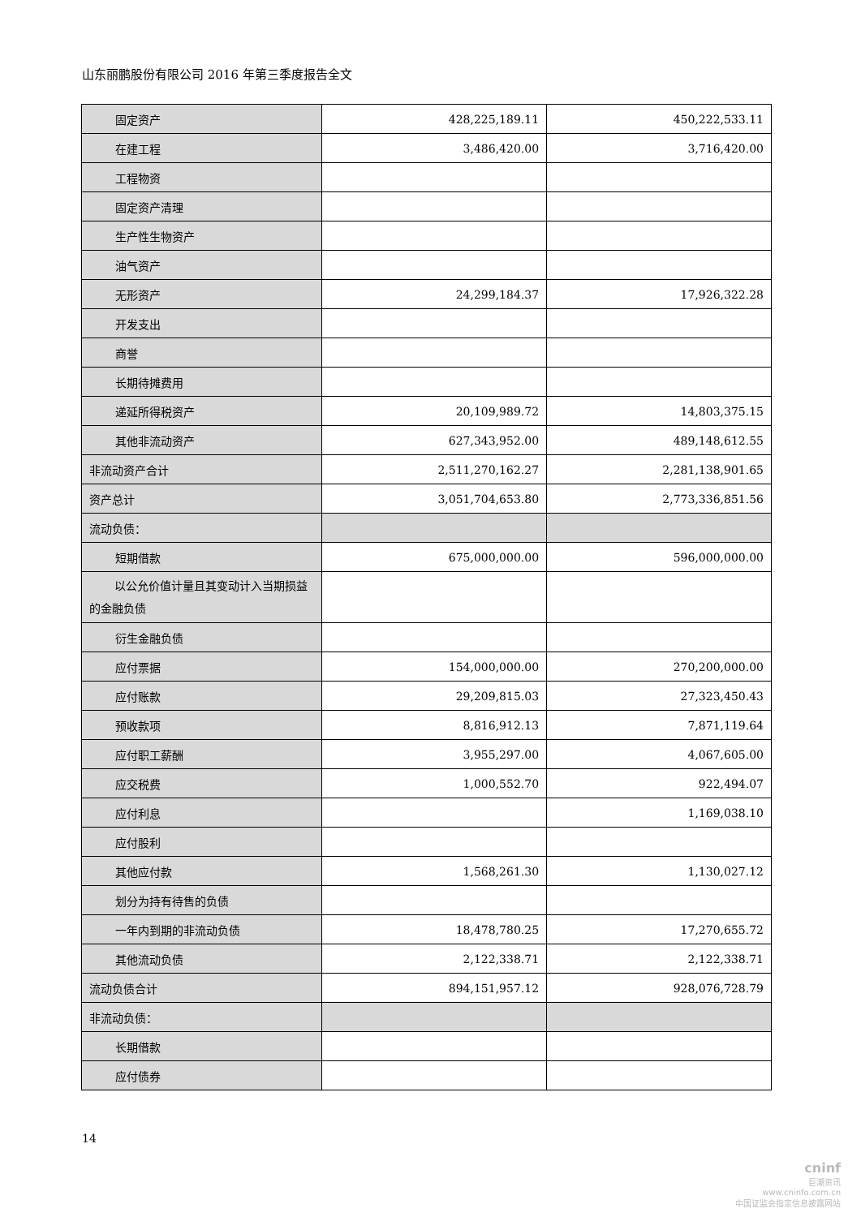山东丽鹏股份有限公司 2016 年第三季度报告全文
| 固定资产 | 428,225,189.11 | 450,222,533.11 |
| 在建工程 | 3,486,420.00 | 3,716,420.00 |
| 工程物资 | | |
| 固定资产清理 | | |
| 生产性生物资产 | | |
| 油气资产 | | |
| 无形资产 | 24,299,184.37 | 17,926,322.28 |
| 开发支出 | | |
| 商誉 | | |
| 长期待摊费用 | | |
| 递延所得税资产 | 20,109,989.72 | 14,803,375.15 |
| 其他非流动资产 | 627,343,952.00 | 489,148,612.55 |
| 非流动资产合计 | 2,511,270,162.27 | 2,281,138,901.65 |
| 资产总计 | 3,051,704,653.80 | 2,773,336,851.56 |
| 流动负债： | | |
| 短期借款 | 675,000,000.00 | 596,000,000.00 |
| 以公允价值计量且其变动计入当期损益的金融负债 | | |
| 衍生金融负债 | | |
| 应付票据 | 154,000,000.00 | 270,200,000.00 |
| 应付账款 | 29,209,815.03 | 27,323,450.43 |
| 预收款项 | 8,816,912.13 | 7,871,119.64 |
| 应付职工薪酬 | 3,955,297.00 | 4,067,605.00 |
| 应交税费 | 1,000,552.70 | 922,494.07 |
| 应付利息 | | 1,169,038.10 |
| 应付股利 | | |
| 其他应付款 | 1,568,261.30 | 1,130,027.12 |
| 划分为持有待售的负债 | | |
| 一年内到期的非流动负债 | 18,478,780.25 | 17,270,655.72 |
| 其他流动负债 | 2,122,338.71 | 2,122,338.71 |
| 流动负债合计 | 894,151,957.12 | 928,076,728.79 |
| 非流动负债： | | |
| 长期借款 | | |
| 应付债券 | | |
14
cninf
巨潮资讯
www.cninfo.com.cn
中国证监会指定信息披露网站